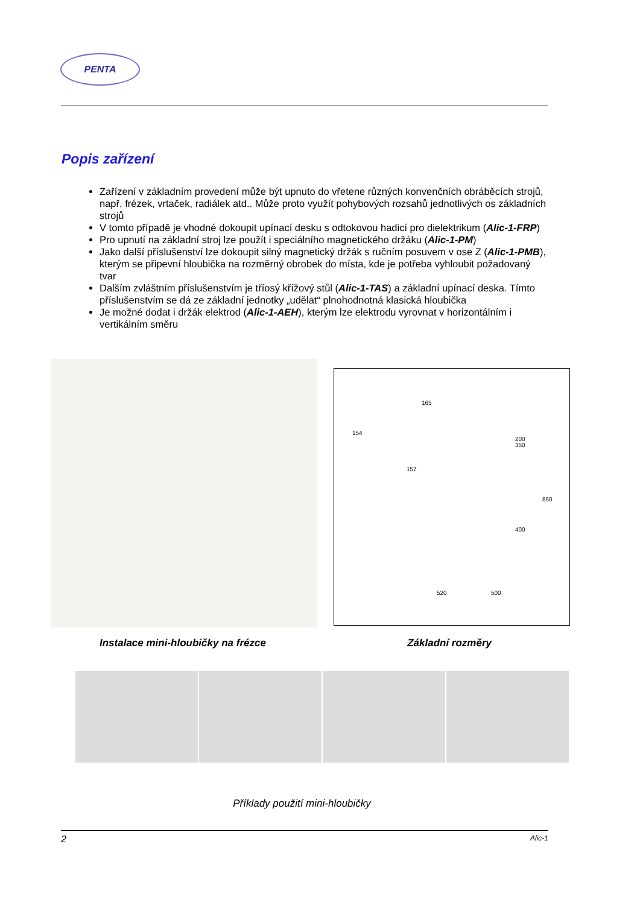PENTA
Popis zařízení
Zařízení v základním provedení může být upnuto do vřetene různých konvenčních obráběcích strojů, např. frézek, vrtaček, radiálek atd.. Může proto využít pohybových rozsahů jednotlivých os základních strojů
V tomto případě je vhodné dokoupit upínací desku s odtokovou hadicí pro dielektrikum (Alic-1-FRP)
Pro upnutí na základní stroj lze použít i speciálního magnetického držáku (Alic-1-PM)
Jako další příslušenství lze dokoupit silný magnetický držák s ručním posuvem v ose Z (Alic-1-PMB), kterým se připevní hloubička na rozměrný obrobek do místa, kde je potřeba vyhloubit požadovaný tvar
Dalším zvláštním příslušenstvím je tříosý křížový stůl (Alic-1-TAS) a základní upínací deska. Tímto příslušenstvím se dá ze základní jednotky „udělat“ plnohodnotná klasická hloubička
Je možné dodat i držák elektrod (Alic-1-AEH), kterým lze elektrodu vyrovnat v horizontálním i vertikálním směru
165
154
157
350
850
400
520
500
200
Instalace mini-hloubičky na frézce Základní rozměry
Příklady použití mini-hloubičky
2 Alic-1